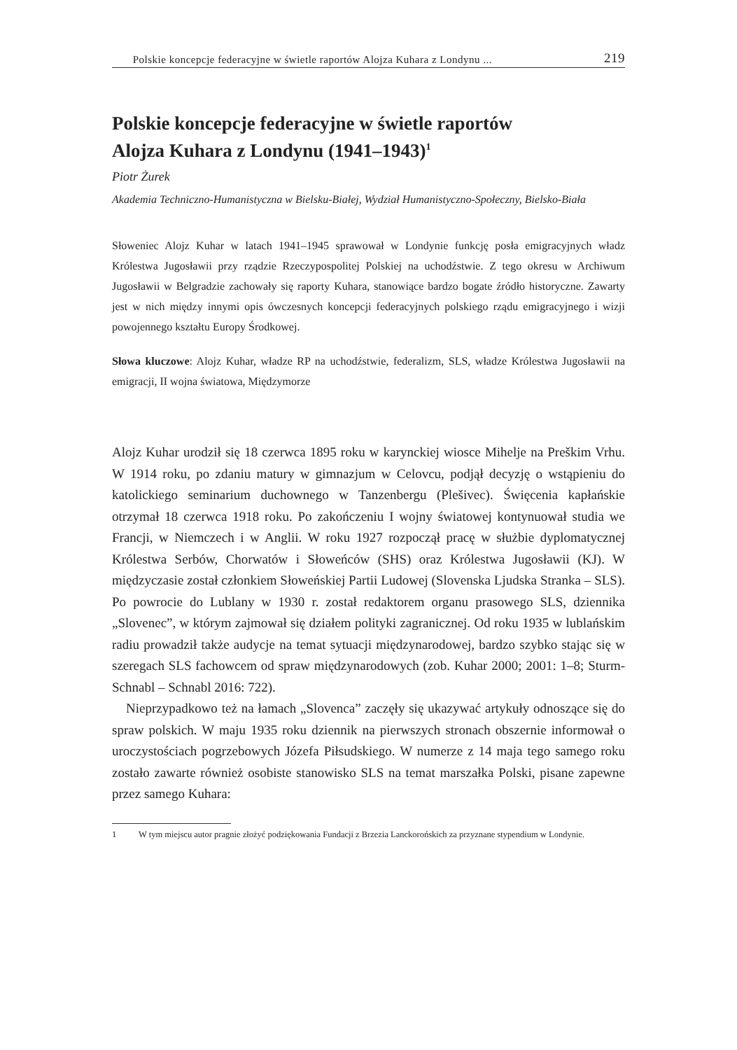Polskie koncepcje federacyjne w świetle raportów Alojza Kuhara z Londynu ... 219
Polskie koncepcje federacyjne w świetle raportów
Alojza Kuhara z Londynu (1941–1943)<sup>1</sup>
Piotr Żurek
Akademia Techniczno-Humanistyczna w Bielsku-Białej, Wydział Humanistyczno-Społeczny, Bielsko-Biała
Słoweniec Alojz Kuhar w latach 1941–1945 sprawował w Londynie funkcję posła emigracyjnych władz Królestwa Jugosławii przy rządzie Rzeczypospolitej Polskiej na uchodźstwie. Z tego okresu w Archiwum Jugosławii w Belgradzie zachowały się raporty Kuhara, stanowiące bardzo bogate źródło historyczne. Zawarty jest w nich między innymi opis ówczesnych koncepcji federacyjnych polskiego rządu emigracyjnego i wizji powojennego kształtu Europy Środkowej.
Słowa kluczowe: Alojz Kuhar, władze RP na uchodźstwie, federalizm, SLS, władze Królestwa Jugosławii na emigracji, II wojna światowa, Międzymorze
Alojz Kuhar urodził się 18 czerwca 1895 roku w karynckiej wiosce Mihelje na Preškim Vrhu. W 1914 roku, po zdaniu matury w gimnazjum w Celovcu, podjął decyzję o wstąpieniu do katolickiego seminarium duchownego w Tanzenbergu (Plešivec). Święcenia kapłańskie otrzymał 18 czerwca 1918 roku. Po zakończeniu I wojny światowej kontynuował studia we Francji, w Niemczech i w Anglii. W roku 1927 rozpoczął pracę w służbie dyplomatycznej Królestwa Serbów, Chorwatów i Słoweńców (SHS) oraz Królestwa Jugosławii (KJ). W międzyczasie został członkiem Słoweńskiej Partii Ludowej (Slovenska Ljudska Stranka – SLS). Po powrocie do Lublany w 1930 r. został redaktorem organu prasowego SLS, dziennika „Slovenec”, w którym zajmował się działem polityki zagranicznej. Od roku 1935 w lublańskim radiu prowadził także audycje na temat sytuacji międzynarodowej, bardzo szybko stając się w szeregach SLS fachowcem od spraw międzynarodowych (zob. Kuhar 2000; 2001: 1–8; Sturm-Schnabl – Schnabl 2016: 722).
Nieprzypadkowo też na łamach „Slovenca” zaczęły się ukazywać artykuły odnoszące się do spraw polskich. W maju 1935 roku dziennik na pierwszych stronach obszernie informował o uroczystościach pogrzebowych Józefa Piłsudskiego. W numerze z 14 maja tego samego roku zostało zawarte również osobiste stanowisko SLS na temat marszałka Polski, pisane zapewne przez samego Kuhara:
1 W tym miejscu autor pragnie złożyć podziękowania Fundacji z Brzezia Lanckorońskich za przyznane stypendium w Londynie.